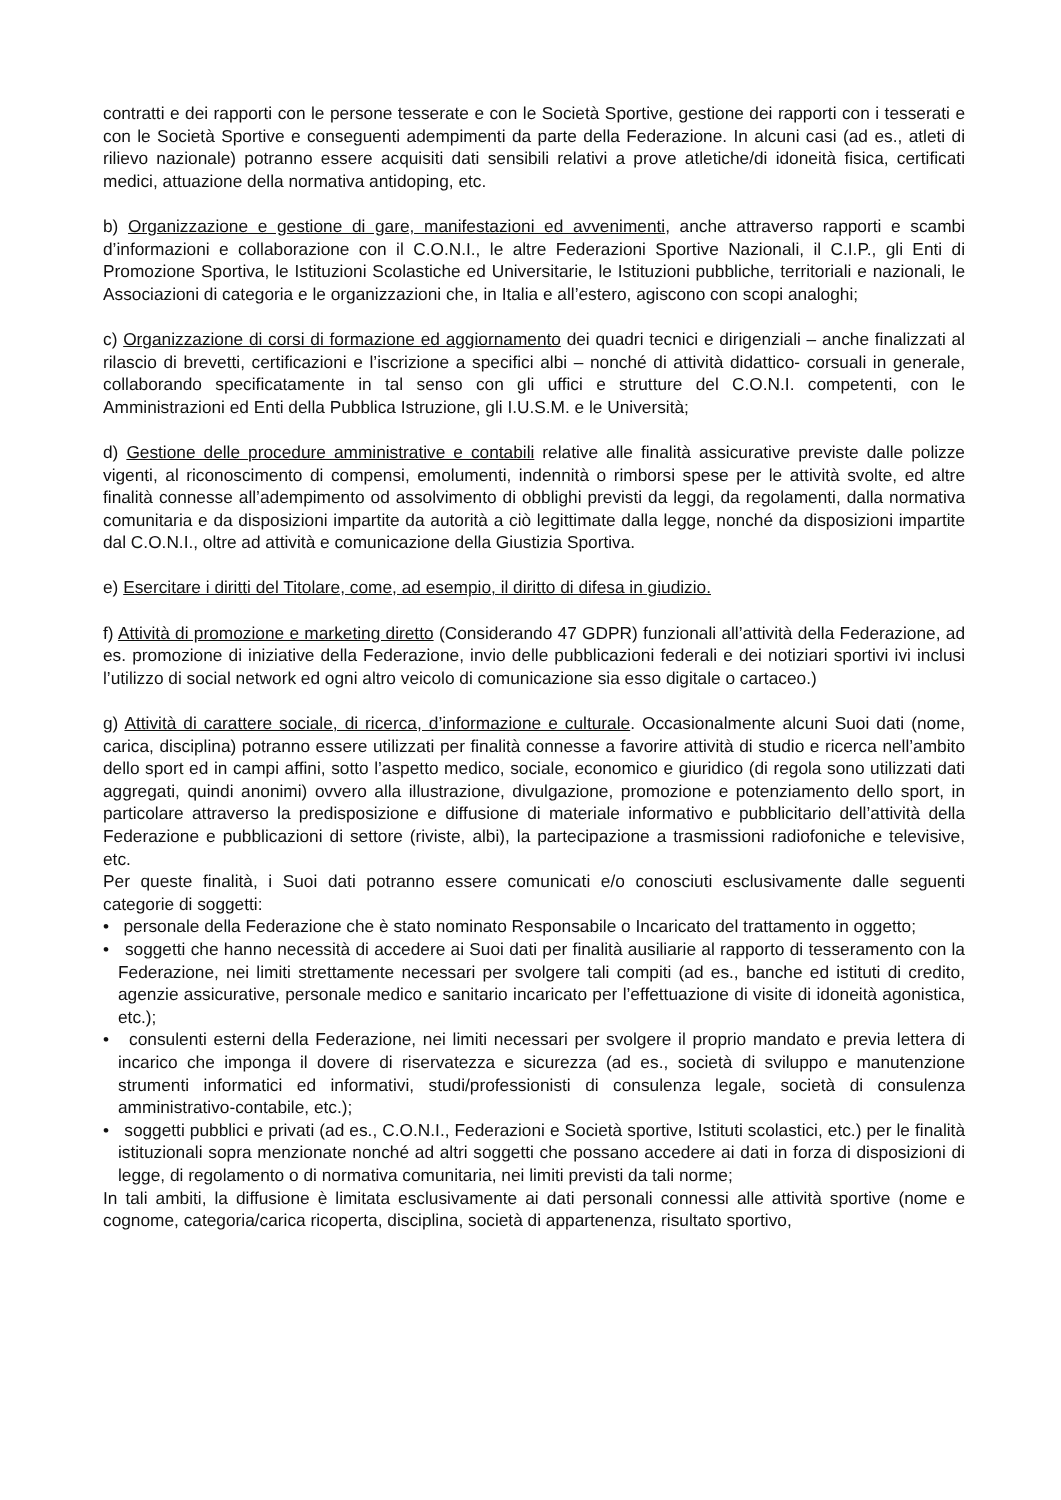contratti e dei rapporti con le persone tesserate e con le Società Sportive, gestione dei rapporti con i tesserati e con le Società Sportive e conseguenti adempimenti da parte della Federazione. In alcuni casi (ad es., atleti di rilievo nazionale) potranno essere acquisiti dati sensibili relativi a prove atletiche/di idoneità fisica, certificati medici, attuazione della normativa antidoping, etc.
b) Organizzazione e gestione di gare, manifestazioni ed avvenimenti, anche attraverso rapporti e scambi d’informazioni e collaborazione con il C.O.N.I., le altre Federazioni Sportive Nazionali, il C.I.P., gli Enti di Promozione Sportiva, le Istituzioni Scolastiche ed Universitarie, le Istituzioni pubbliche, territoriali e nazionali, le Associazioni di categoria e le organizzazioni che, in Italia e all’estero, agiscono con scopi analoghi;
c) Organizzazione di corsi di formazione ed aggiornamento dei quadri tecnici e dirigenziali – anche finalizzati al rilascio di brevetti, certificazioni e l’iscrizione a specifici albi – nonché di attività didattico- corsuali in generale, collaborando specificatamente in tal senso con gli uffici e strutture del C.O.N.I. competenti, con le Amministrazioni ed Enti della Pubblica Istruzione, gli I.U.S.M. e le Università;
d) Gestione delle procedure amministrative e contabili relative alle finalità assicurative previste dalle polizze vigenti, al riconoscimento di compensi, emolumenti, indennità o rimborsi spese per le attività svolte, ed altre finalità connesse all’adempimento od assolvimento di obblighi previsti da leggi, da regolamenti, dalla normativa comunitaria e da disposizioni impartite da autorità a ciò legittimate dalla legge, nonché da disposizioni impartite dal C.O.N.I., oltre ad attività e comunicazione della Giustizia Sportiva.
e) Esercitare i diritti del Titolare, come, ad esempio, il diritto di difesa in giudizio.
f) Attività di promozione e marketing diretto (Considerando 47 GDPR) funzionali all’attività della Federazione, ad es. promozione di iniziative della Federazione, invio delle pubblicazioni federali e dei notiziari sportivi ivi inclusi l’utilizzo di social network ed ogni altro veicolo di comunicazione sia esso digitale o cartaceo.)
g) Attività di carattere sociale, di ricerca, d’informazione e culturale. Occasionalmente alcuni Suoi dati (nome, carica, disciplina) potranno essere utilizzati per finalità connesse a favorire attività di studio e ricerca nell’ambito dello sport ed in campi affini, sotto l’aspetto medico, sociale, economico e giuridico (di regola sono utilizzati dati aggregati, quindi anonimi) ovvero alla illustrazione, divulgazione, promozione e potenziamento dello sport, in particolare attraverso la predisposizione e diffusione di materiale informativo e pubblicitario dell’attività della Federazione e pubblicazioni di settore (riviste, albi), la partecipazione a trasmissioni radiofoniche e televisive, etc.
Per queste finalità, i Suoi dati potranno essere comunicati e/o conosciuti esclusivamente dalle seguenti categorie di soggetti:
• personale della Federazione che è stato nominato Responsabile o Incaricato del trattamento in oggetto;
• soggetti che hanno necessità di accedere ai Suoi dati per finalità ausiliarie al rapporto di tesseramento con la Federazione, nei limiti strettamente necessari per svolgere tali compiti (ad es., banche ed istituti di credito, agenzie assicurative, personale medico e sanitario incaricato per l’effettuazione di visite di idoneità agonistica, etc.);
• consulenti esterni della Federazione, nei limiti necessari per svolgere il proprio mandato e previa lettera di incarico che imponga il dovere di riservatezza e sicurezza (ad es., società di sviluppo e manutenzione strumenti informatici ed informativi, studi/professionisti di consulenza legale, società di consulenza amministrativo-contabile, etc.);
• soggetti pubblici e privati (ad es., C.O.N.I., Federazioni e Società sportive, Istituti scolastici, etc.) per le finalità istituzionali sopra menzionate nonché ad altri soggetti che possano accedere ai dati in forza di disposizioni di legge, di regolamento o di normativa comunitaria, nei limiti previsti da tali norme;
In tali ambiti, la diffusione è limitata esclusivamente ai dati personali connessi alle attività sportive (nome e cognome, categoria/carica ricoperta, disciplina, società di appartenenza, risultato sportivo,